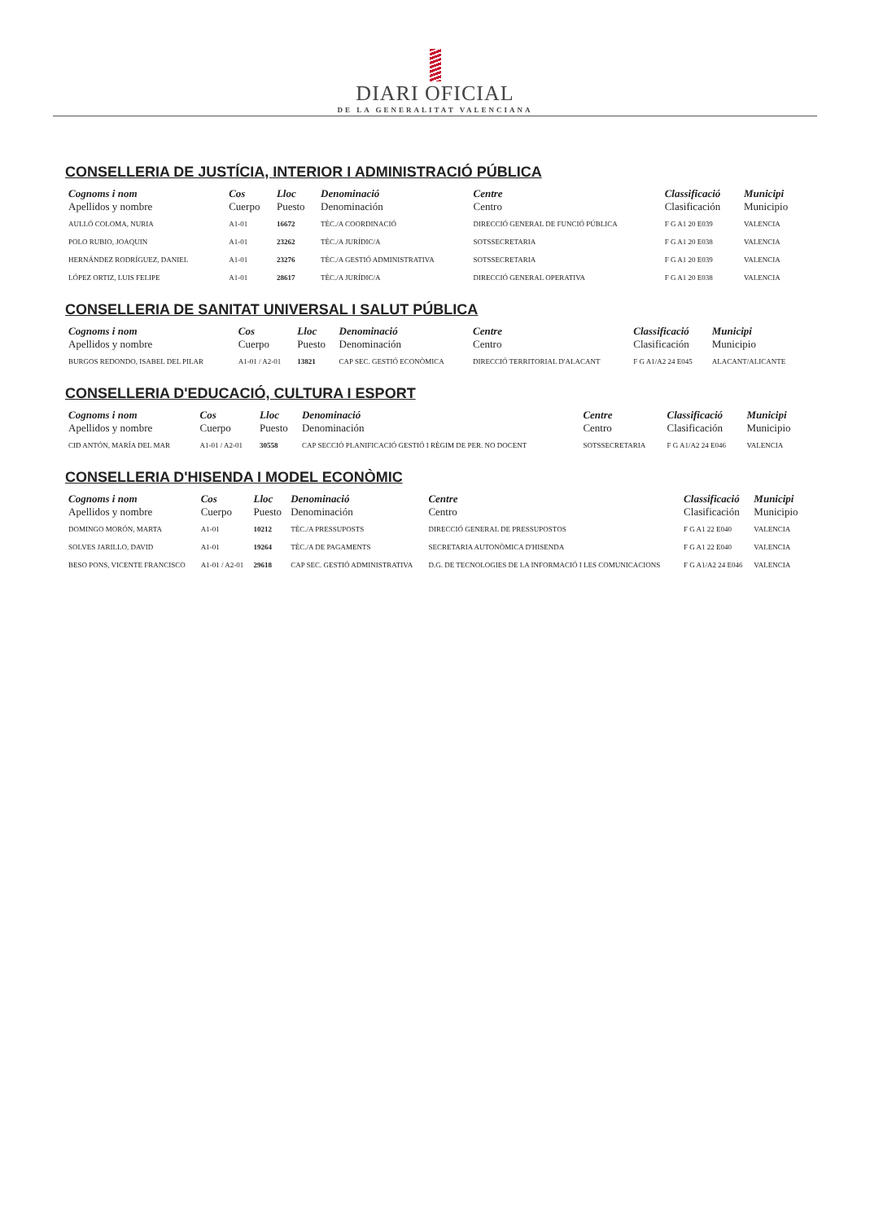DIARI OFICIAL
DE LA GENERALITAT VALENCIANA
CONSELLERIA DE JUSTÍCIA, INTERIOR I ADMINISTRACIÓ PÚBLICA
| Cognoms i nom Apellidos y nombre | Cos Cuerpo | Lloc Puesto | Denominació Denominación | Centre Centro | Classificació Clasificación | Municipi Municipio |
| --- | --- | --- | --- | --- | --- | --- |
| AULLÓ COLOMA, NURIA | A1-01 | 16672 | TÈC./A COORDINACIÓ | DIRECCIÓ GENERAL DE FUNCIÓ PÚBLICA | F G A1 20 E039 | VALENCIA |
| POLO RUBIO, JOAQUIN | A1-01 | 23262 | TÈC./A JURÍDIC/A | SOTSSECRETARIA | F G A1 20 E038 | VALENCIA |
| HERNÁNDEZ RODRÍGUEZ, DANIEL | A1-01 | 23276 | TÈC./A GESTIÓ ADMINISTRATIVA | SOTSSECRETARIA | F G A1 20 E039 | VALENCIA |
| LÓPEZ ORTIZ, LUIS FELIPE | A1-01 | 28617 | TÈC./A JURÍDIC/A | DIRECCIÓ GENERAL OPERATIVA | F G A1 20 E038 | VALENCIA |
CONSELLERIA DE SANITAT UNIVERSAL I SALUT PÚBLICA
| Cognoms i nom Apellidos y nombre | Cos Cuerpo | Lloc Puesto | Denominació Denominación | Centre Centro | Classificació Clasificación | Municipi Municipio |
| --- | --- | --- | --- | --- | --- | --- |
| BURGOS REDONDO, ISABEL DEL PILAR | A1-01 / A2-01 | 13821 | CAP SEC. GESTIÓ ECONÒMICA | DIRECCIÓ TERRITORIAL D'ALACANT | F G A1/A2 24 E045 | ALACANT/ALICANTE |
CONSELLERIA D'EDUCACIÓ, CULTURA I ESPORT
| Cognoms i nom Apellidos y nombre | Cos Cuerpo | Lloc Puesto | Denominació Denominación | Centre Centro | Classificació Clasificación | Municipi Municipio |
| --- | --- | --- | --- | --- | --- | --- |
| CID ANTÓN, MARÍA DEL MAR | A1-01 / A2-01 | 30558 | CAP SECCIÓ PLANIFICACIÓ GESTIÓ I RÈGIM DE PER. NO DOCENT | SOTSSECRETARIA | F G A1/A2 24 E046 | VALENCIA |
CONSELLERIA D'HISENDA I MODEL ECONÒMIC
| Cognoms i nom Apellidos y nombre | Cos Cuerpo | Lloc Puesto | Denominació Denominación | Centre Centro | Classificació Clasificación | Municipi Municipio |
| --- | --- | --- | --- | --- | --- | --- |
| DOMINGO MORÓN, MARTA | A1-01 | 10212 | TÈC./A PRESSUPOSTS | DIRECCIÓ GENERAL DE PRESSUPOSTOS | F G A1 22 E040 | VALENCIA |
| SOLVES JARILLO, DAVID | A1-01 | 19264 | TÈC./A DE PAGAMENTS | SECRETARIA AUTONÒMICA D'HISENDA | F G A1 22 E040 | VALENCIA |
| BESO PONS, VICENTE FRANCISCO | A1-01 / A2-01 | 29618 | CAP SEC. GESTIÓ ADMINISTRATIVA | D.G. DE TECNOLOGIES DE LA INFORMACIÓ I LES COMUNICACIONS | F G A1/A2 24 E046 | VALENCIA |